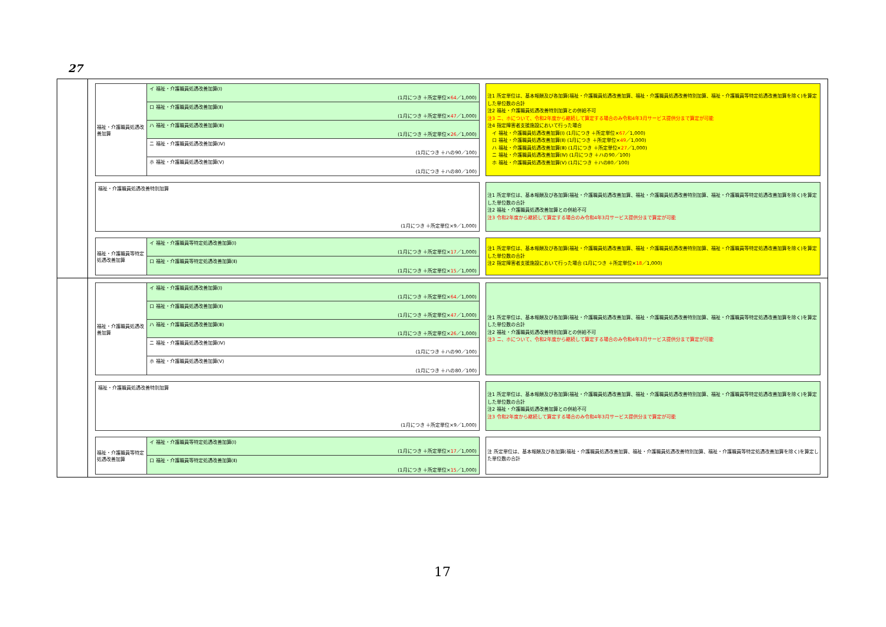27
福祉・介護職員処遇改善加算
イ 福祉・介護職員処遇改善加算(Ⅰ)
(1月につき ＋所定単位×64／1,000)
ロ 福祉・介護職員処遇改善加算(Ⅱ)
(1月につき ＋所定単位×47／1,000)
ハ 福祉・介護職員処遇改善加算(Ⅲ)
(1月につき ＋所定単位×26／1,000)
ニ 福祉・介護職員処遇改善加算(Ⅳ)
(1月につき ＋ハの90／100)
ホ 福祉・介護職員処遇改善加算(Ⅴ)
(1月につき ＋ハの80／100)
注1 所定単位は、基本報酬及び各加算(福祉・介護職員処遇改善加算、福祉・介護職員処遇改善特別加算、福祉・介護職員等特定処遇改善加算を除く)を算定した単位数の合計
注2 福祉・介護職員処遇改善特別加算との併給不可
注3 ニ、ホについて、令和2年度から継続して算定する場合のみ令和4年3月サービス提供分まで算定が可能
注4 指定障害者支援施設において行った場合
　イ 福祉・介護職員処遇改善加算(Ⅰ) (1月につき ＋所定単位×67／1,000)
　ロ 福祉・介護職員処遇改善加算(Ⅱ) (1月につき ＋所定単位×49／1,000)
　ハ 福祉・介護職員処遇改善加算(Ⅲ) (1月につき ＋所定単位×27／1,000)
　ニ 福祉・介護職員処遇改善加算(Ⅳ) (1月につき ＋ハの90／100)
　ホ 福祉・介護職員処遇改善加算(Ⅴ) (1月につき ＋ハの80／100)
福祉・介護職員処遇改善特別加算
(1月につき ＋所定単位×9／1,000)
注1 所定単位は、基本報酬及び各加算(福祉・介護職員処遇改善加算、福祉・介護職員処遇改善特別加算、福祉・介護職員等特定処遇改善加算を除く)を算定した単位数の合計
注2 福祉・介護職員処遇改善加算との併給不可
注3 令和2年度から継続して算定する場合のみ令和4年3月サービス提供分まで算定が可能
福祉・介護職員等特定処遇改善加算
イ 福祉・介護職員等特定処遇改善加算(Ⅰ)
(1月につき ＋所定単位×17／1,000)
ロ 福祉・介護職員等特定処遇改善加算(Ⅱ)
(1月につき ＋所定単位×15／1,000)
注1 所定単位は、基本報酬及び各加算(福祉・介護職員処遇改善加算、福祉・介護職員処遇改善特別加算、福祉・介護職員等特定処遇改善加算を除く)を算定した単位数の合計
注2 指定障害者支援施設において行った場合 (1月につき ＋所定単位×18／1,000)
福祉・介護職員処遇改善加算
イ 福祉・介護職員処遇改善加算(Ⅰ)
(1月につき ＋所定単位×64／1,000)
ロ 福祉・介護職員処遇改善加算(Ⅱ)
(1月につき ＋所定単位×47／1,000)
ハ 福祉・介護職員処遇改善加算(Ⅲ)
(1月につき ＋所定単位×26／1,000)
ニ 福祉・介護職員処遇改善加算(Ⅳ)
(1月につき ＋ハの90／100)
ホ 福祉・介護職員処遇改善加算(Ⅴ)
(1月につき ＋ハの80／100)
注1 所定単位は、基本報酬及び各加算(福祉・介護職員処遇改善加算、福祉・介護職員処遇改善特別加算、福祉・介護職員等特定処遇改善加算を除く)を算定した単位数の合計
注2 福祉・介護職員処遇改善特別加算との併給不可
注3 ニ、ホについて、令和2年度から継続して算定する場合のみ令和4年3月サービス提供分まで算定が可能
福祉・介護職員処遇改善特別加算
(1月につき ＋所定単位×9／1,000)
注1 所定単位は、基本報酬及び各加算(福祉・介護職員処遇改善加算、福祉・介護職員処遇改善特別加算、福祉・介護職員等特定処遇改善加算を除く)を算定した単位数の合計
注2 福祉・介護職員処遇改善加算との併給不可
注3 令和2年度から継続して算定する場合のみ令和4年3月サービス提供分まで算定が可能
福祉・介護職員等特定処遇改善加算
イ 福祉・介護職員等特定処遇改善加算(Ⅰ)
(1月につき ＋所定単位×17／1,000)
ロ 福祉・介護職員等特定処遇改善加算(Ⅱ)
(1月につき ＋所定単位×15／1,000)
注 所定単位は、基本報酬及び各加算(福祉・介護職員処遇改善加算、福祉・介護職員処遇改善特別加算、福祉・介護職員等特定処遇改善加算を除く)を算定した単位数の合計
17